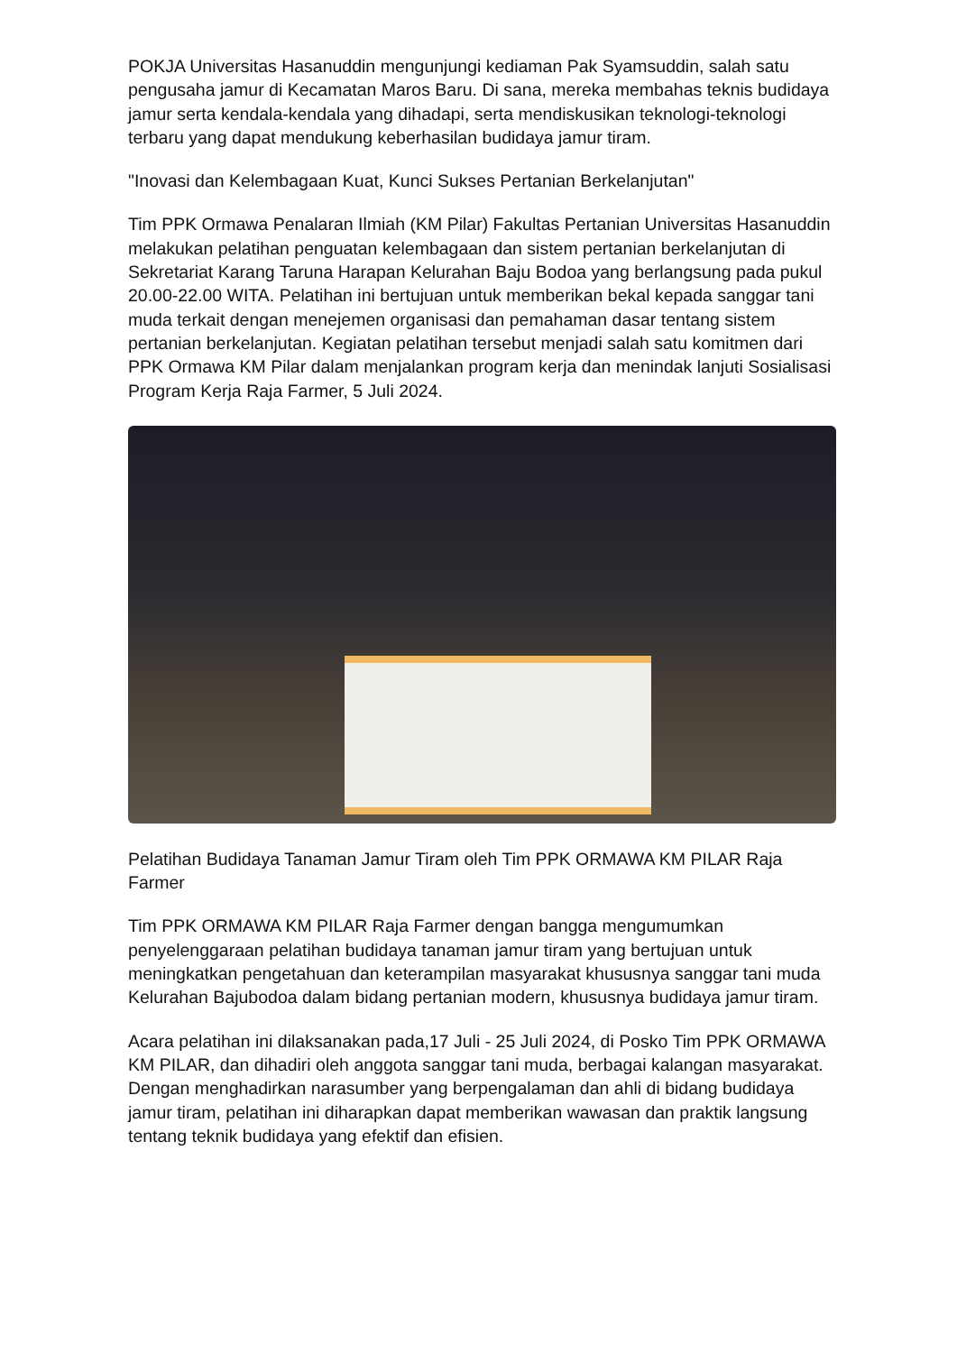POKJA Universitas Hasanuddin mengunjungi kediaman Pak Syamsuddin, salah satu pengusaha jamur di Kecamatan Maros Baru. Di sana, mereka membahas teknis budidaya jamur serta kendala-kendala yang dihadapi, serta mendiskusikan teknologi-teknologi terbaru yang dapat mendukung keberhasilan budidaya jamur tiram.
"Inovasi dan Kelembagaan Kuat, Kunci Sukses Pertanian Berkelanjutan"
Tim PPK Ormawa Penalaran Ilmiah (KM Pilar) Fakultas Pertanian Universitas Hasanuddin melakukan pelatihan penguatan kelembagaan dan sistem pertanian berkelanjutan di Sekretariat Karang Taruna Harapan Kelurahan Baju Bodoa yang berlangsung pada pukul 20.00-22.00 WITA. Pelatihan ini bertujuan untuk memberikan bekal kepada sanggar tani muda terkait dengan menejemen organisasi dan pemahaman dasar tentang sistem pertanian berkelanjutan. Kegiatan pelatihan tersebut menjadi salah satu komitmen dari PPK Ormawa KM Pilar dalam menjalankan program kerja dan menindak lanjuti Sosialisasi Program Kerja Raja Farmer, 5 Juli 2024.
Pelatihan Budidaya Tanaman Jamur Tiram oleh Tim PPK ORMAWA KM PILAR Raja Farmer
Tim PPK ORMAWA KM PILAR Raja Farmer dengan bangga mengumumkan penyelenggaraan pelatihan budidaya tanaman jamur tiram yang bertujuan untuk meningkatkan pengetahuan dan keterampilan masyarakat khususnya sanggar tani muda Kelurahan Bajubodoa dalam bidang pertanian modern, khususnya budidaya jamur tiram.
Acara pelatihan ini dilaksanakan pada,17 Juli - 25 Juli 2024, di Posko Tim PPK ORMAWA KM PILAR, dan dihadiri oleh anggota sanggar tani muda, berbagai kalangan masyarakat. Dengan menghadirkan narasumber yang berpengalaman dan ahli di bidang budidaya jamur tiram, pelatihan ini diharapkan dapat memberikan wawasan dan praktik langsung tentang teknik budidaya yang efektif dan efisien.